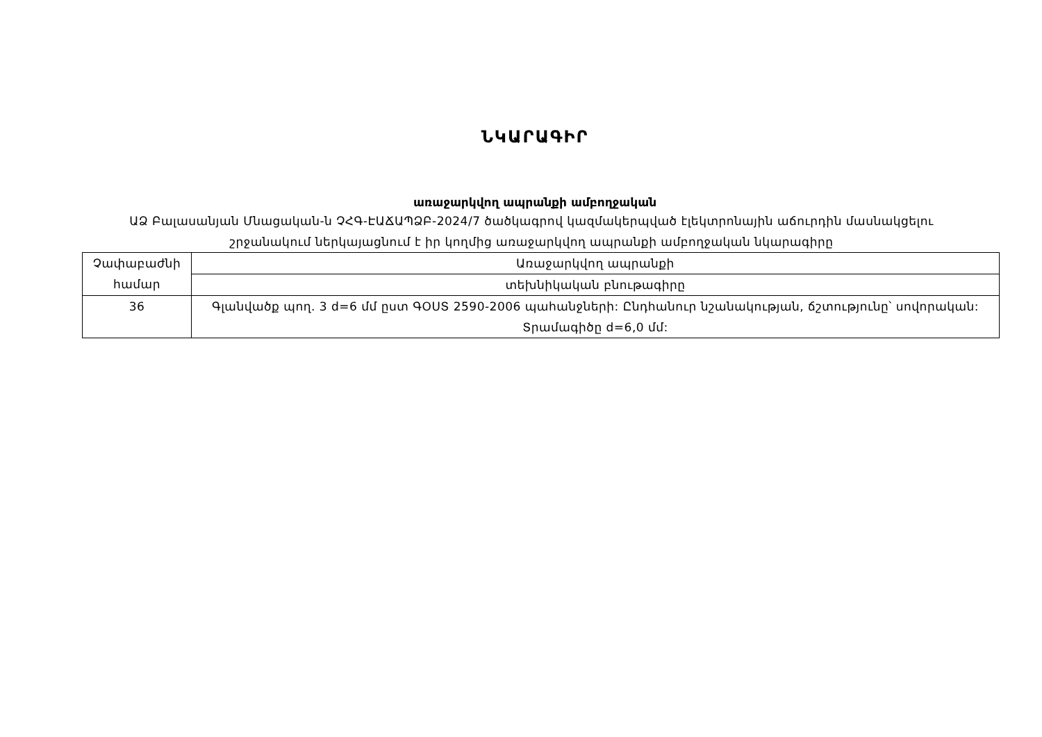ՆԿԱՐԱԳԻՐ
առաջարկվող ապրանքի ամբողջական
ԱՁ Բալասանյան Մնացական-ն ՉՀԳ-ԷԱՃԱՊՁԲ-2024/7 ծածկագրով կազմակերպված էլեկտրոնային աճուրդին մասնակցելու շրջանակում ներկայացնում է իր կողմից առաջարկվող ապրանքի ամբողջական նկարագիրը
| Չափաբաժնի համար | Առաջարկվող ապրանքի |
| --- | --- |
| | տեխնիկական բնութագիրը |
| 36 | Գլանվածք պող. 3 d=6 մմ ըստ ԳՕՍՏ 2590-2006 պահանջների: Ընդհանուր նշանակության, ճշտությունը՝ սովորական: Տրամագիծը d=6,0 մմ: |